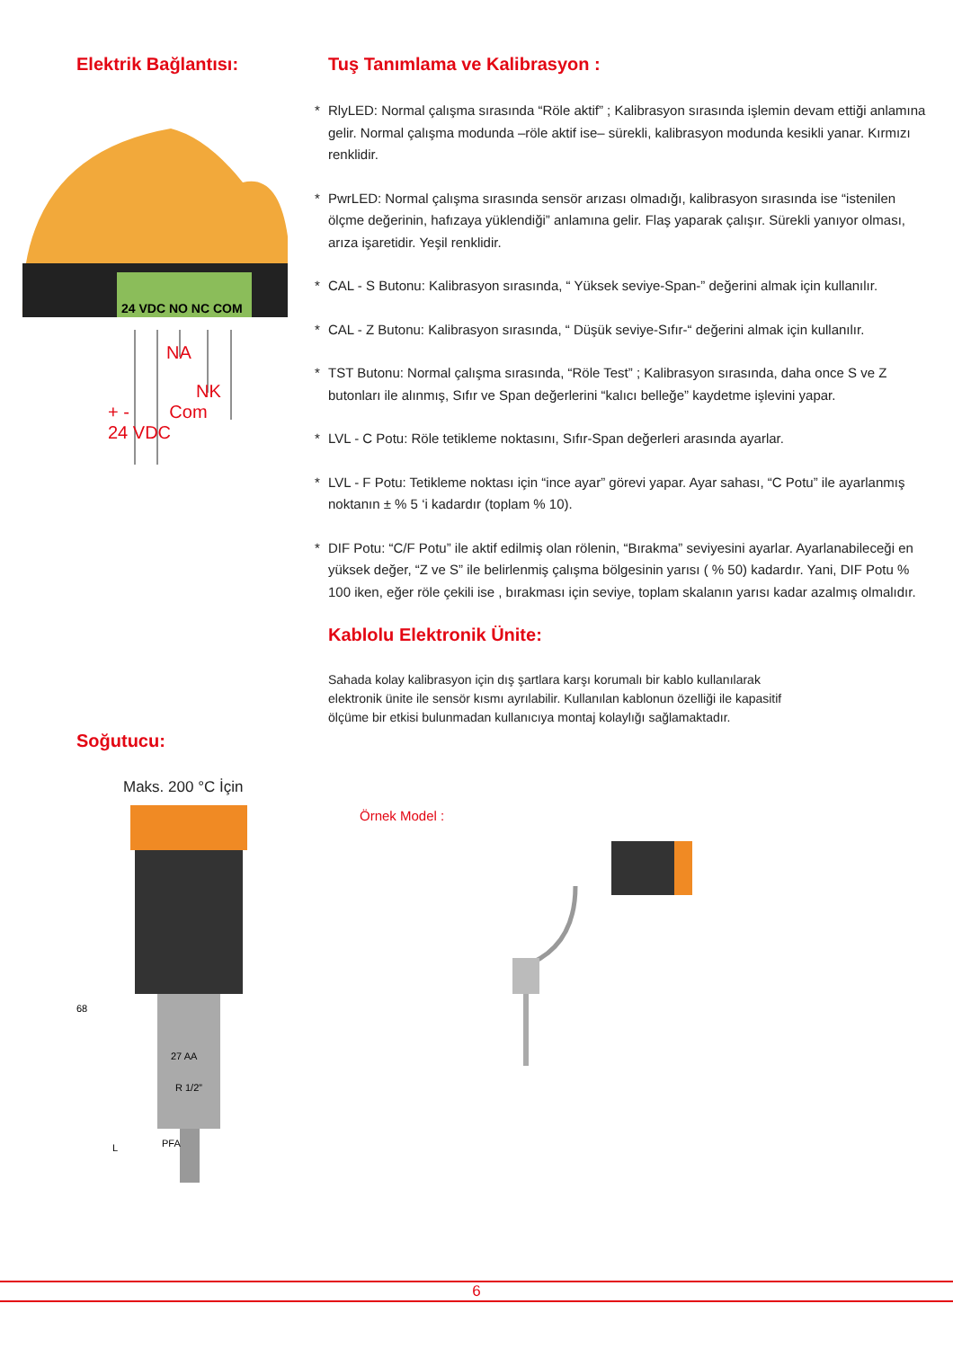Elektrik Bağlantısı:
24 VDC NO NC COM
NA
NK
+ - Com
24 VDC
Soğutucu:
Maks. 200 °C İçin
68
27 AA
R 1/2”
L
PFA
Tuş Tanımlama ve Kalibrasyon :
* RlyLED: Normal çalışma sırasında “Röle aktif” ; Kalibrasyon sırasında işlemin devam ettiği anlamına gelir. Normal çalışma modunda –röle aktif ise– sürekli, kalibrasyon modunda kesikli yanar. Kırmızı renklidir.
* PwrLED: Normal çalışma sırasında sensör arızası olmadığı, kalibrasyon sırasında ise “istenilen ölçme değerinin, hafızaya yüklendiği” anlamına gelir. Flaş yaparak çalışır. Sürekli yanıyor olması, arıza işaretidir. Yeşil renklidir.
* CAL - S Butonu: Kalibrasyon sırasında, “ Yüksek seviye-Span-” değerini almak için kullanılır.
* CAL - Z Butonu: Kalibrasyon sırasında, “ Düşük seviye-Sıfır-“ değerini almak için kullanılır.
* TST Butonu: Normal çalışma sırasında, “Röle Test” ; Kalibrasyon sırasında, daha once S ve Z butonları ile alınmış, Sıfır ve Span değerlerini “kalıcı belleğe” kaydetme işlevini yapar.
* LVL - C Potu: Röle tetikleme noktasını, Sıfır-Span değerleri arasında ayarlar.
* LVL - F Potu: Tetikleme noktası için “ince ayar” görevi yapar. Ayar sahası, “C Potu” ile ayarlanmış noktanın ± % 5 ‘i kadardır (toplam % 10).
* DIF Potu: “C/F Potu” ile aktif edilmiş olan rölenin, “Bırakma” seviyesini ayarlar. Ayarlanabileceği en yüksek değer, “Z ve S” ile belirlenmiş çalışma bölgesinin yarısı ( % 50) kadardır. Yani, DIF Potu % 100 iken, eğer röle çekili ise , bırakması için seviye, toplam skalanın yarısı kadar azalmış olmalıdır.
Kablolu Elektronik Ünite:
Sahada kolay kalibrasyon için dış şartlara karşı korumalı bir kablo kullanılarak elektronik ünite ile sensör kısmı ayrılabilir. Kullanılan kablonun özelliği ile kapasitif ölçüme bir etkisi bulunmadan kullanıcıya montaj kolaylığı sağlamaktadır.
Örnek Model :
6